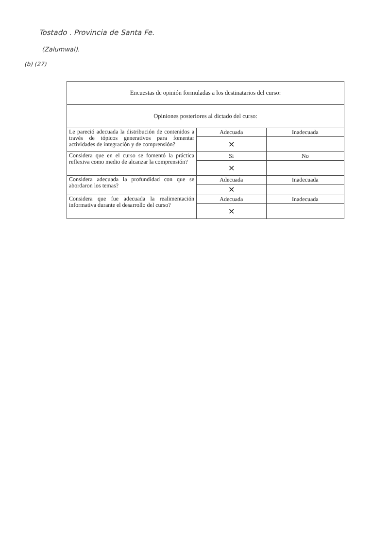Tostado . Provincia de Santa Fe.
(Zalumwal).
(b) (27)
| Encuestas de opinión formuladas a los destinatarios del curso: | | |
| Opiniones posteriores al dictado del curso: | | |
| Le pareció adecuada la distribución de contenidos a través de tópicos generativos para fomentar actividades de integración y de comprensión? | Adecuada | Inadecuada |
| | ✕ | |
| Considera que en el curso se fomentó la práctica reflexiva como medio de alcanzar la comprensión? | Si | No |
| | ✕ | |
| Considera adecuada la profundidad con que se abordaron los temas? | Adecuada | Inadecuada |
| | ✕ | |
| Considera que fue adecuada la realimentación informativa durante el desarrollo del curso? | Adecuada | Inadecuada |
| | ✕ | |